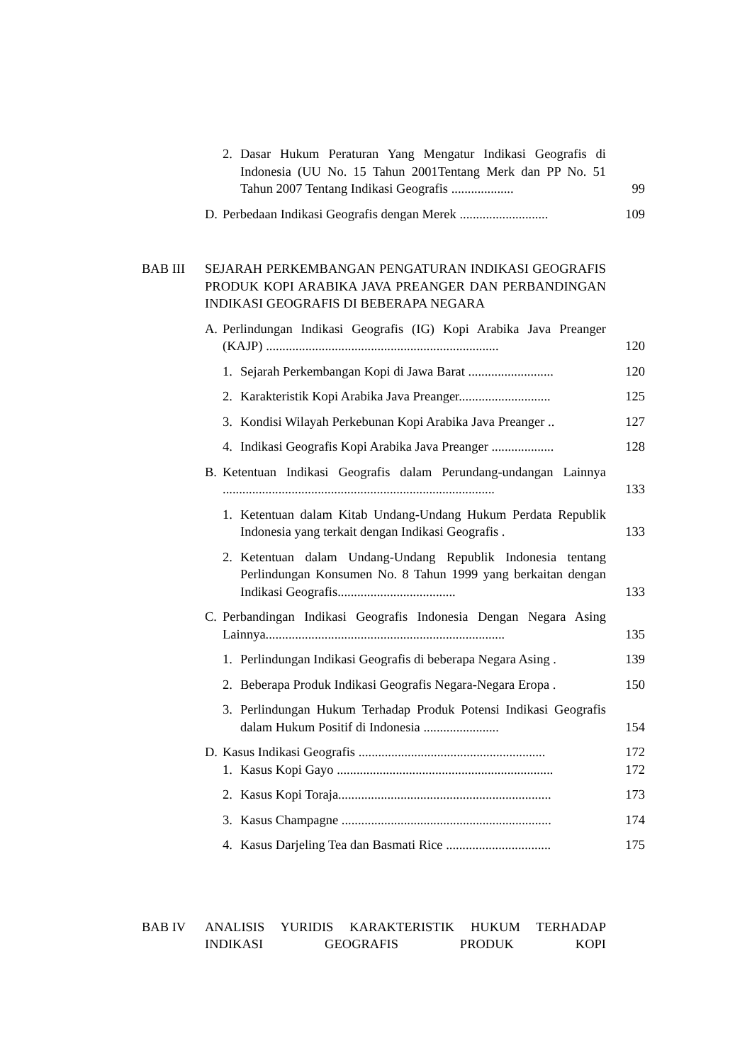2. Dasar Hukum Peraturan Yang Mengatur Indikasi Geografis di Indonesia (UU No. 15 Tahun 2001Tentang Merk dan PP No. 51 Tahun 2007 Tentang Indikasi Geografis ...................
99
D. Perbedaan Indikasi Geografis dengan Merek ...........................
109
BAB III SEJARAH PERKEMBANGAN PENGATURAN INDIKASI GEOGRAFIS PRODUK KOPI ARABIKA JAVA PREANGER DAN PERBANDINGAN INDIKASI GEOGRAFIS DI BEBERAPA NEGARA
A. Perlindungan Indikasi Geografis (IG) Kopi Arabika Java Preanger (KAJP) .......................................................................
120
1. Sejarah Perkembangan Kopi di Jawa Barat ..........................
120
2. Karakteristik Kopi Arabika Java Preanger............................
125
3. Kondisi Wilayah Perkebunan Kopi Arabika Java Preanger ..
127
4. Indikasi Geografis Kopi Arabika Java Preanger ...................
128
B. Ketentuan Indikasi Geografis dalam Perundang-undangan Lainnya ...................................................................................
133
1. Ketentuan dalam Kitab Undang-Undang Hukum Perdata Republik Indonesia yang terkait dengan Indikasi Geografis .
133
2. Ketentuan dalam Undang-Undang Republik Indonesia tentang Perlindungan Konsumen No. 8 Tahun 1999 yang berkaitan dengan Indikasi Geografis....................................
133
C. Perbandingan Indikasi Geografis Indonesia Dengan Negara Asing Lainnya.........................................................................
135
1. Perlindungan Indikasi Geografis di beberapa Negara Asing .
139
2. Beberapa Produk Indikasi Geografis Negara-Negara Eropa .
150
3. Perlindungan Hukum Terhadap Produk Potensi Indikasi Geografis dalam Hukum Positif di Indonesia .......................
154
D. Kasus Indikasi Geografis .........................................................
172
1. Kasus Kopi Gayo ..................................................................
172
2. Kasus Kopi Toraja.................................................................
173
3. Kasus Champagne ................................................................
174
4. Kasus Darjeling Tea dan Basmati Rice ................................
175
BAB IV ANALISIS YURIDIS KARAKTERISTIK HUKUM TERHADAP INDIKASI GEOGRAFIS PRODUK KOPI